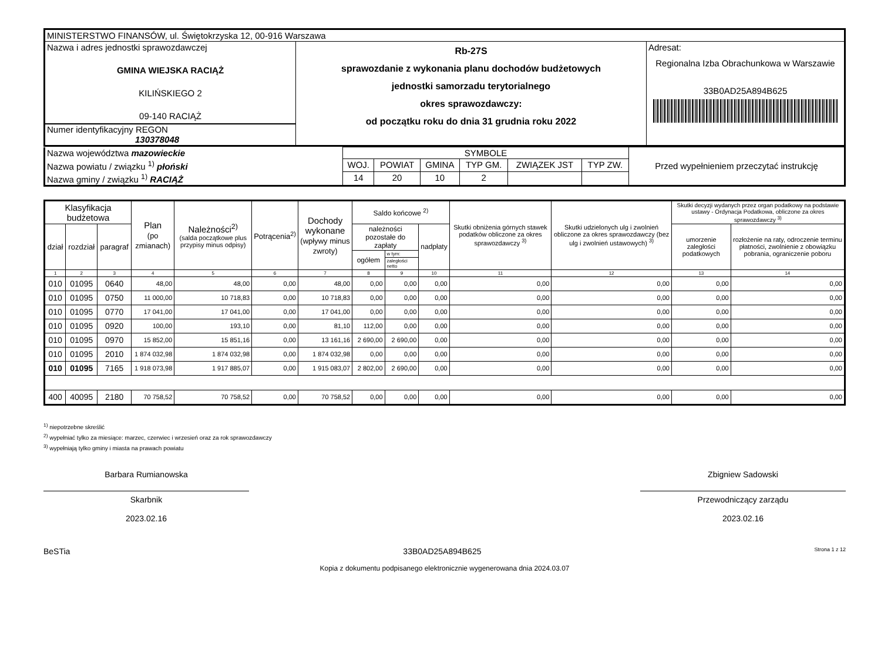| MINISTERSTWO FINANSÓW, ul. Świętokrzyska 12, 00-916 Warszawa | | |
| Nazwa i adres jednostki sprawozdawczej GMINA WIEJSKA RACIĄŻ KILIŃSKIEGO 2 09-140 RACIĄŻ Numer identyfikacyjny REGON 130378048 | Rb-27S sprawozdanie z wykonania planu dochodów budżetowych jednostki samorzadu terytorialnego okres sprawozdawczy: od początku roku do dnia 31 grudnia roku 2022 | Adresat: Regionalna Izba Obrachunkowa w Warszawie 33B0AD25A894B625 |
| Nazwa województwa mazowieckie | SYMBOLE | | | | | | Przed wypełnieniem przeczytać instrukcję |
| Nazwa powiatu / związku <sup>1)</sup> płoński | WOJ. | POWIAT | GMINA | TYP GM. | ZWIĄZEK JST | TYP ZW. | |
| Nazwa gminy / związku <sup>1)</sup> RACIĄŻ | 14 | 20 | 10 | 2 | | | |
| Klasyfikacja budżetowa | | | Plan (po zmianach) | Należności<sup>2)</sup> (salda początkowe plus przypisy minus odpisy) | Potrącenia<sup>2)</sup> | Dochody wykonane (wpływy minus zwroty) | Saldo końcowe <sup>2)</sup> | | | Skutki obniżenia górnych stawek podatków obliczone za okres sprawozdawczy <sup>3)</sup> | Skutki udzielonych ulg i zwolnień obliczone za okres sprawozdawczy (bez ulg i zwolnień ustawowych) <sup>3)</sup> | Skutki decyzji wydanych przez organ podatkowy na podstawie ustawy - Ordynacja Podatkowa, obliczone za okres sprawozdawczy <sup>3)</sup> | |
| --- | --- | --- | --- | --- | --- | --- | --- | --- | --- | --- | --- | --- | --- |
| dział | rozdział | paragraf | | | | | należności pozostałe do zapłaty | | nadpłaty | | | umorzenie zaległości podatkowych | rozłożenie na raty, odroczenie terminu płatności, zwolnienie z obowiązku pobrania, ograniczenie poboru |
| | | | | | | | ogółem | w tym: | | | | | |
| | | | | | | | | zaległości netto | | | | | |
| 1 | 2 | 3 | 4 | 5 | 6 | 7 | 8 | 9 | 10 | 11 | 12 | 13 | 14 |
| 010 | 01095 | 0640 | 48,00 | 48,00 | 0,00 | 48,00 | 0,00 | 0,00 | 0,00 | 0,00 | 0,00 | 0,00 | 0,00 |
| 010 | 01095 | 0750 | 11 000,00 | 10 718,83 | 0,00 | 10 718,83 | 0,00 | 0,00 | 0,00 | 0,00 | 0,00 | 0,00 | 0,00 |
| 010 | 01095 | 0770 | 17 041,00 | 17 041,00 | 0,00 | 17 041,00 | 0,00 | 0,00 | 0,00 | 0,00 | 0,00 | 0,00 | 0,00 |
| 010 | 01095 | 0920 | 100,00 | 193,10 | 0,00 | 81,10 | 112,00 | 0,00 | 0,00 | 0,00 | 0,00 | 0,00 | 0,00 |
| 010 | 01095 | 0970 | 15 852,00 | 15 851,16 | 0,00 | 13 161,16 | 2 690,00 | 2 690,00 | 0,00 | 0,00 | 0,00 | 0,00 | 0,00 |
| 010 | 01095 | 2010 | 1 874 032,98 | 1 874 032,98 | 0,00 | 1 874 032,98 | 0,00 | 0,00 | 0,00 | 0,00 | 0,00 | 0,00 | 0,00 |
| 010 | 01095 | 7165 | 1 918 073,98 | 1 917 885,07 | 0,00 | 1 915 083,07 | 2 802,00 | 2 690,00 | 0,00 | 0,00 | 0,00 | 0,00 | 0,00 |
| 400 | 40095 | 2180 | 70 758,52 | 70 758,52 | 0,00 | 70 758,52 | 0,00 | 0,00 | 0,00 | 0,00 | 0,00 | 0,00 | 0,00 |
<sup>1)</sup> niepotrzebne skreślić
<sup>2)</sup> wypełniać tylko za miesiące: marzec, czerwiec i wrzesień oraz za rok sprawozdawczy
<sup>3)</sup> wypełniają tylko gminy i miasta na prawach powiatu
Barbara Rumianowska
Skarbnik
2023.02.16
Zbigniew Sadowski
Przewodniczący zarządu
2023.02.16
BeSTia 33B0AD25A894B625 Strona 1 z 12
Kopia z dokumentu podpisanego elektronicznie wygenerowana dnia 2024.03.07